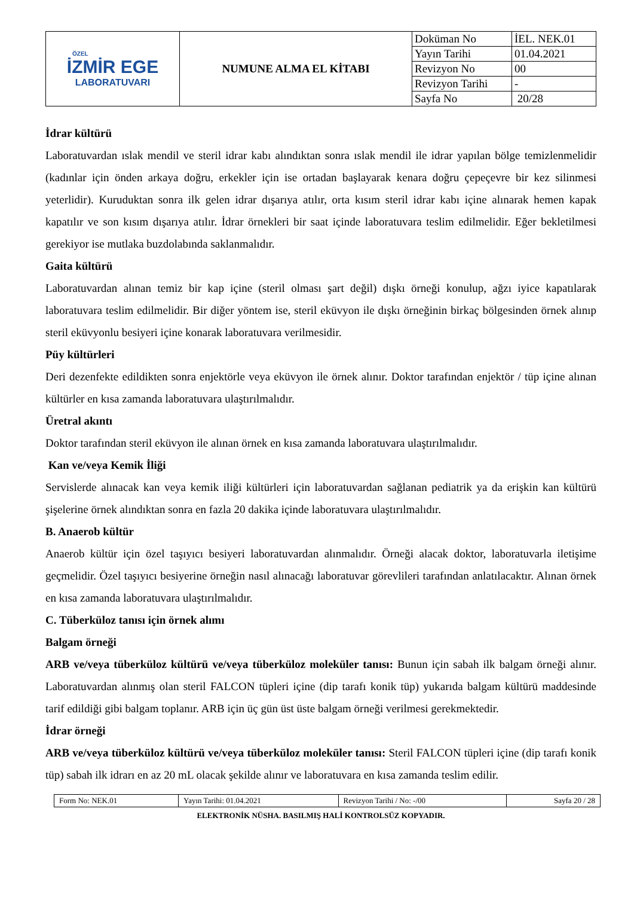| ÖZEL İZMİR EGE LABORATUVARI | NUMUNE ALMA EL KİTABI | Doküman No | İEL. NEK.01 |
| | | Yayın Tarihi | 01.04.2021 |
| | | Revizyon No | 00 |
| | | Revizyon Tarihi | - |
| | | Sayfa No | 20/28 |
İdrar kültürü
Laboratuvardan ıslak mendil ve steril idrar kabı alındıktan sonra ıslak mendil ile idrar yapılan bölge temizlenmelidir (kadınlar için önden arkaya doğru, erkekler için ise ortadan başlayarak kenara doğru çepeçevre bir kez silinmesi yeterlidir). Kuruduktan sonra ilk gelen idrar dışarıya atılır, orta kısım steril idrar kabı içine alınarak hemen kapak kapatılır ve son kısım dışarıya atılır. İdrar örnekleri bir saat içinde laboratuvara teslim edilmelidir. Eğer bekletilmesi gerekiyor ise mutlaka buzdolabında saklanmalıdır.
Gaita kültürü
Laboratuvardan alınan temiz bir kap içine (steril olması şart değil) dışkı örneği konulup, ağzı iyice kapatılarak laboratuvara teslim edilmelidir. Bir diğer yöntem ise, steril eküvyon ile dışkı örneğinin birkaç bölgesinden örnek alınıp steril eküvyonlu besiyeri içine konarak laboratuvara verilmesidir.
Püy kültürleri
Deri dezenfekte edildikten sonra enjektörle veya eküvyon ile örnek alınır. Doktor tarafından enjektör / tüp içine alınan kültürler en kısa zamanda laboratuvara ulaştırılmalıdır.
Üretral akıntı
Doktor tarafından steril eküvyon ile alınan örnek en kısa zamanda laboratuvara ulaştırılmalıdır.
Kan ve/veya Kemik İliği
Servislerde alınacak kan veya kemik iliği kültürleri için laboratuvardan sağlanan pediatrik ya da erişkin kan kültürü şişelerine örnek alındıktan sonra en fazla 20 dakika içinde laboratuvara ulaştırılmalıdır.
B. Anaerob kültür
Anaerob kültür için özel taşıyıcı besiyeri laboratuvardan alınmalıdır. Örneği alacak doktor, laboratuvarla iletişime geçmelidir. Özel taşıyıcı besiyerine örneğin nasıl alınacağı laboratuvar görevlileri tarafından anlatılacaktır. Alınan örnek en kısa zamanda laboratuvara ulaştırılmalıdır.
C. Tüberküloz tanısı için örnek alımı
Balgam örneği
ARB ve/veya tüberküloz kültürü ve/veya tüberküloz moleküler tanısı: Bunun için sabah ilk balgam örneği alınır. Laboratuvardan alınmış olan steril FALCON tüpleri içine (dip tarafı konik tüp) yukarıda balgam kültürü maddesinde tarif edildiği gibi balgam toplanır. ARB için üç gün üst üste balgam örneği verilmesi gerekmektedir.
İdrar örneği
ARB ve/veya tüberküloz kültürü ve/veya tüberküloz moleküler tanısı: Steril FALCON tüpleri içine (dip tarafı konik tüp) sabah ilk idrarı en az 20 mL olacak şekilde alınır ve laboratuvara en kısa zamanda teslim edilir.
| Form No: NEK.01 | Yayın Tarihi: 01.04.2021 | Revizyon Tarihi / No: -/00 | Sayfa 20 / 28 |
ELEKTRONİK NÜSHA. BASILMIŞ HALİ KONTROLSÜZ KOPYADIR.